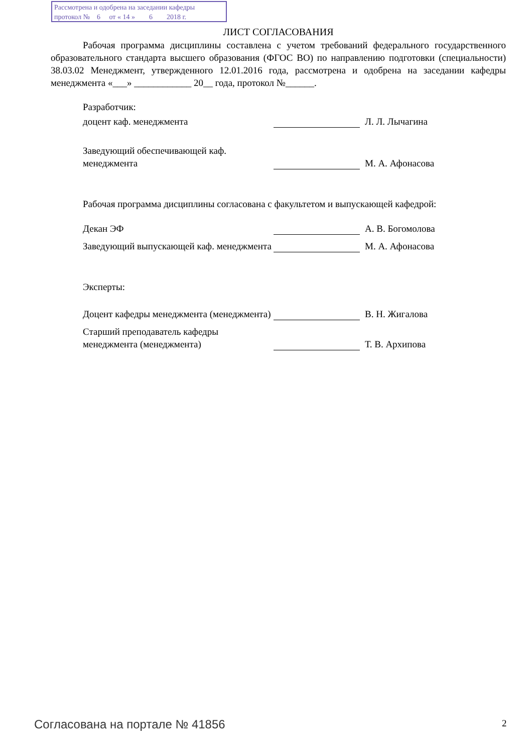Рассмотрена и одобрена на заседании кафедры
протокол № 6 от « 14 » 6 2018 г.
ЛИСТ СОГЛАСОВАНИЯ
Рабочая программа дисциплины составлена с учетом требований федерального государственного образовательного стандарта высшего образования (ФГОС ВО) по направлению подготовки (специальности) 38.03.02 Менеджмент, утвержденного 12.01.2016 года, рассмотрена и одобрена на заседании кафедры менеджмента «___» ____________ 20__ года, протокол №______.
Разработчик:
доцент каф. менеджмента Л. Л. Лычагина
Заведующий обеспечивающей каф. менеджмента
М. А. Афонасова
Рабочая программа дисциплины согласована с факультетом и выпускающей кафедрой:
Декан ЭФ А. В. Богомолова
Заведующий выпускающей каф. менеджмента
М. А. Афонасова
Эксперты:
Доцент кафедры менеджмента (менеджмента)
В. Н. Жигалова
Старший преподаватель кафедры менеджмента (менеджмента)
Т. В. Архипова
Согласована на портале № 41856 2